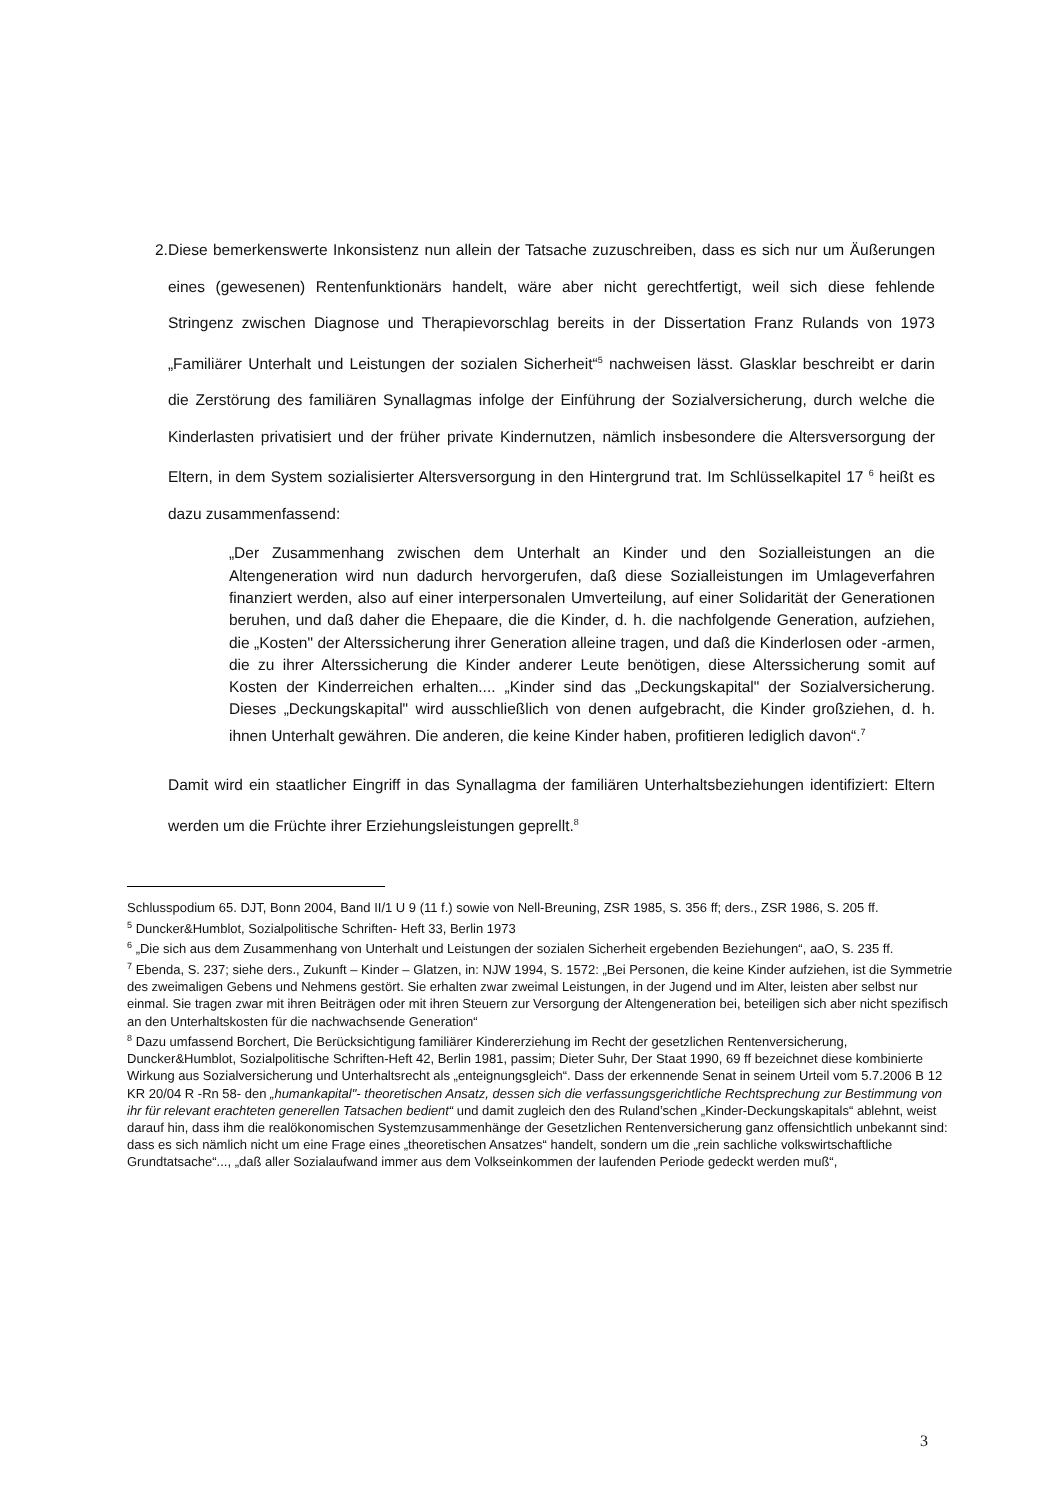2. Diese bemerkenswerte Inkonsistenz nun allein der Tatsache zuzuschreiben, dass es sich nur um Äußerungen eines (gewesenen) Rentenfunktionärs handelt, wäre aber nicht gerechtfertigt, weil sich diese fehlende Stringenz zwischen Diagnose und Therapievorschlag bereits in der Dissertation Franz Rulands von 1973 „Familiärer Unterhalt und Leistungen der sozialen Sicherheit“<sup>5</sup> nachweisen lässt. Glasklar beschreibt er darin die Zerstörung des familiären Synallagmas infolge der Einführung der Sozialversicherung, durch welche die Kinderlasten privatisiert und der früher private Kindernutzen, nämlich insbesondere die Altersversorgung der Eltern, in dem System sozialisierter Altersversorgung in den Hintergrund trat. Im Schlüsselkapitel 17 <sup>6</sup> heißt es dazu zusammenfassend:
„Der Zusammenhang zwischen dem Unterhalt an Kinder und den Sozialleistungen an die Altengeneration wird nun dadurch hervorgerufen, daß diese Sozialleistungen im Umlageverfahren finanziert werden, also auf einer interpersonalen Umverteilung, auf einer Solidarität der Generationen beruhen, und daß daher die Ehepaare, die die Kinder, d. h. die nachfolgende Generation, aufziehen, die „Kosten" der Alterssicherung ihrer Generation alleine tragen, und daß die Kinderlosen oder -armen, die zu ihrer Alterssicherung die Kinder anderer Leute benötigen, diese Alterssicherung somit auf Kosten der Kinderreichen erhalten.... „Kinder sind das „Deckungskapital" der Sozialversicherung. Dieses „Deckungskapital" wird ausschließlich von denen aufgebracht, die Kinder großziehen, d. h. ihnen Unterhalt gewähren. Die anderen, die keine Kinder haben, profitieren lediglich davon“.<sup>7</sup>
Damit wird ein staatlicher Eingriff in das Synallagma der familiären Unterhaltsbeziehungen identifiziert: Eltern werden um die Früchte ihrer Erziehungsleistungen geprellt.<sup>8</sup>
Schlusspodium 65. DJT, Bonn 2004, Band II/1 U 9 (11 f.) sowie von Nell-Breuning, ZSR 1985, S. 356 ff; ders., ZSR 1986, S. 205 ff.
<sup>5</sup> Duncker&Humblot, Sozialpolitische Schriften- Heft 33, Berlin 1973
<sup>6</sup> „Die sich aus dem Zusammenhang von Unterhalt und Leistungen der sozialen Sicherheit ergebenden Beziehungen“, aaO, S. 235 ff.
<sup>7</sup> Ebenda, S. 237; siehe ders., Zukunft – Kinder – Glatzen, in: NJW 1994, S. 1572: „Bei Personen, die keine Kinder aufziehen, ist die Symmetrie des zweimaligen Gebens und Nehmens gestört. Sie erhalten zwar zweimal Leistungen, in der Jugend und im Alter, leisten aber selbst nur einmal. Sie tragen zwar mit ihren Beiträgen oder mit ihren Steuern zur Versorgung der Altengeneration bei, beteiligen sich aber nicht spezifisch an den Unterhaltskosten für die nachwachsende Generation“
<sup>8</sup> Dazu umfassend Borchert, Die Berücksichtigung familiärer Kindererziehung im Recht der gesetzlichen Rentenversicherung, Duncker&Humblot, Sozialpolitische Schriften-Heft 42, Berlin 1981, passim; Dieter Suhr, Der Staat 1990, 69 ff bezeichnet diese kombinierte Wirkung aus Sozialversicherung und Unterhaltsrecht als „enteignungsgleich“. Dass der erkennende Senat in seinem Urteil vom 5.7.2006 B 12 KR 20/04 R -Rn 58- den „humankapital"- theoretischen Ansatz, dessen sich die verfassungsgerichtliche Rechtsprechung zur Bestimmung von ihr für relevant erachteten generellen Tatsachen bedient“ und damit zugleich den des Ruland’schen „Kinder-Deckungskapitals“ ablehnt, weist darauf hin, dass ihm die realökonomischen Systemzusammenhänge der Gesetzlichen Rentenversicherung ganz offensichtlich unbekannt sind: dass es sich nämlich nicht um eine Frage eines „theoretischen Ansatzes“ handelt, sondern um die „rein sachliche volkswirtschaftliche Grundtatsache“..., „daß aller Sozialaufwand immer aus dem Volkseinkommen der laufenden Periode gedeckt werden muß“,
3